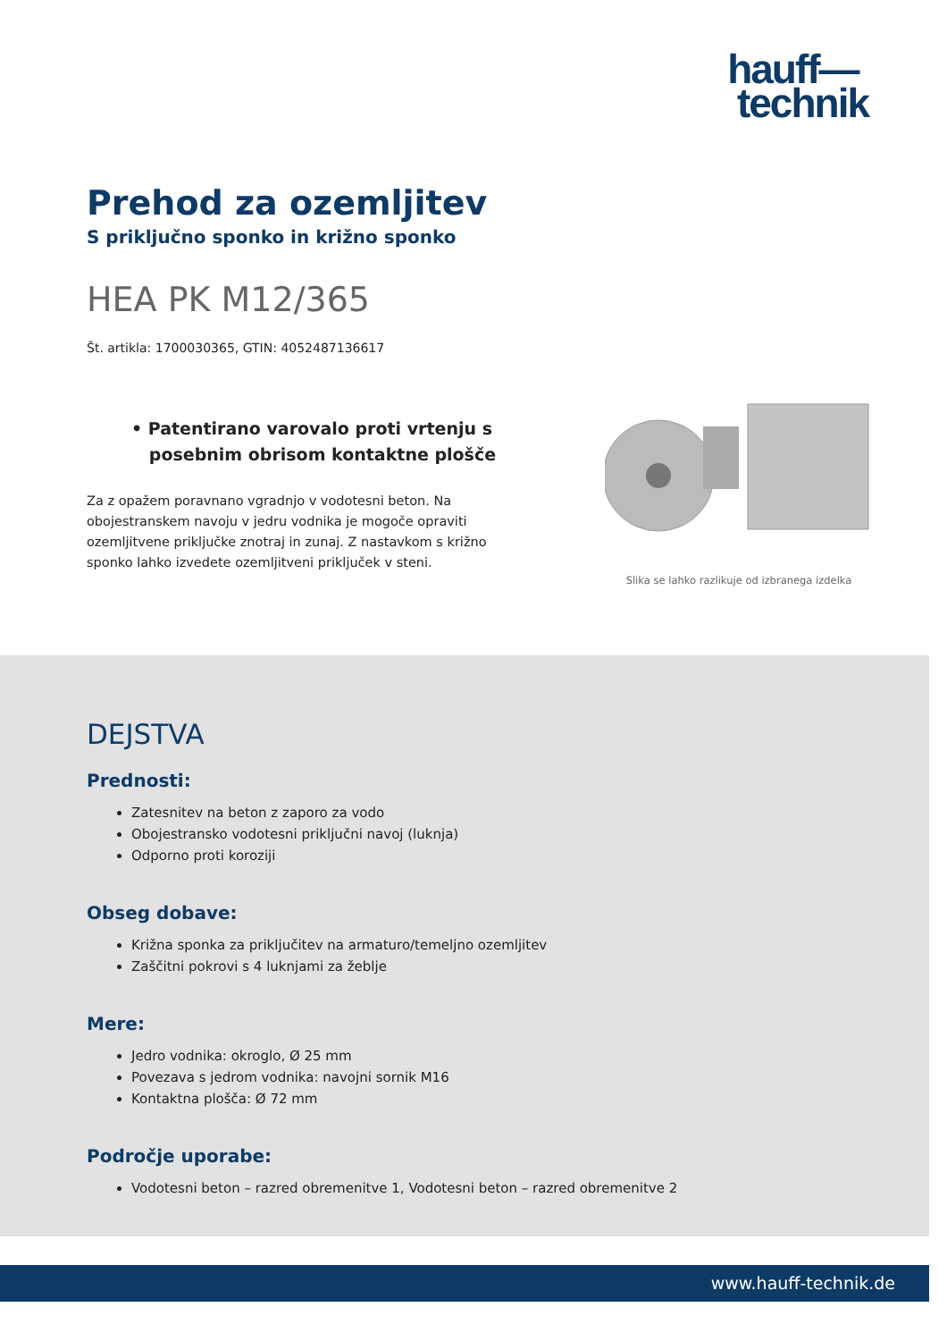hauff—
technik
Prehod za ozemljitev
S priključno sponko in križno sponko
HEA PK M12/365
Št. artikla: 1700030365, GTIN: 4052487136617
• Patentirano varovalo proti vrtenju s
posebnim obrisom kontaktne plošče
Za z opažem poravnano vgradnjo v vodotesni beton. Na obojestranskem navoju v jedru vodnika je mogoče opraviti ozemljitvene priključke znotraj in zunaj. Z nastavkom s križno sponko lahko izvedete ozemljitveni priključek v steni.
Slika se lahko razlikuje od izbranega izdelka
DEJSTVA
Prednosti:
Zatesnitev na beton z zaporo za vodo
Obojestransko vodotesni priključni navoj (luknja)
Odporno proti koroziji
Obseg dobave:
Križna sponka za priključitev na armaturo/temeljno ozemljitev
Zaščitni pokrovi s 4 luknjami za žeblje
Mere:
Jedro vodnika: okroglo, Ø 25 mm
Povezava s jedrom vodnika: navojni sornik M16
Kontaktna plošča: Ø 72 mm
Področje uporabe:
Vodotesni beton – razred obremenitve 1, Vodotesni beton – razred obremenitve 2
www.hauff-technik.de